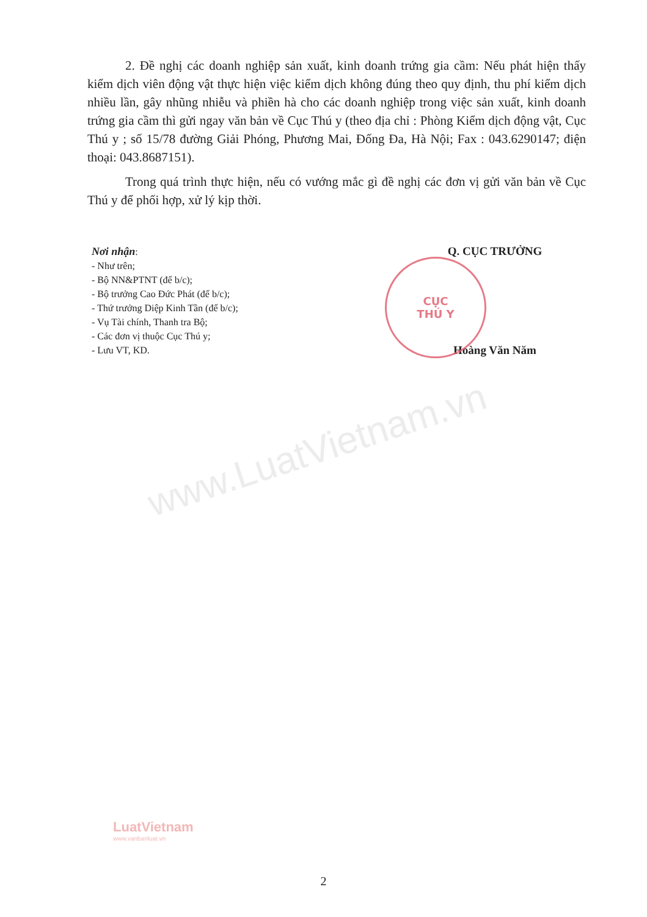www.LuatVietnam.vn
2. Đề nghị các doanh nghiệp sản xuất, kinh doanh trứng gia cầm: Nếu phát hiện thấy kiểm dịch viên động vật thực hiện việc kiểm dịch không đúng theo quy định, thu phí kiểm dịch nhiều lần, gây nhũng nhiễu và phiền hà cho các doanh nghiệp trong việc sản xuất, kinh doanh trứng gia cầm thì gửi ngay văn bản về Cục Thú y (theo địa chỉ : Phòng Kiểm dịch động vật, Cục Thú y ; số 15/78 đường Giải Phóng, Phương Mai, Đống Đa, Hà Nội; Fax : 043.6290147; điện thoại: 043.8687151).
Trong quá trình thực hiện, nếu có vướng mắc gì đề nghị các đơn vị gửi văn bản về Cục Thú y để phối hợp, xử lý kịp thời.
Nơi nhận:
- Như trên;
- Bộ NN&PTNT (để b/c);
- Bộ trưởng Cao Đức Phát (để b/c);
- Thứ trưởng Diệp Kinh Tần (để b/c);
- Vụ Tài chính, Thanh tra Bộ;
- Các đơn vị thuộc Cục Thú y;
- Lưu VT, KD.
Q. CỤC TRƯỞNG
CỤC
THÚ Y
Hoàng Văn Năm
LuatVietnam
www.vanbanluat.vn
2